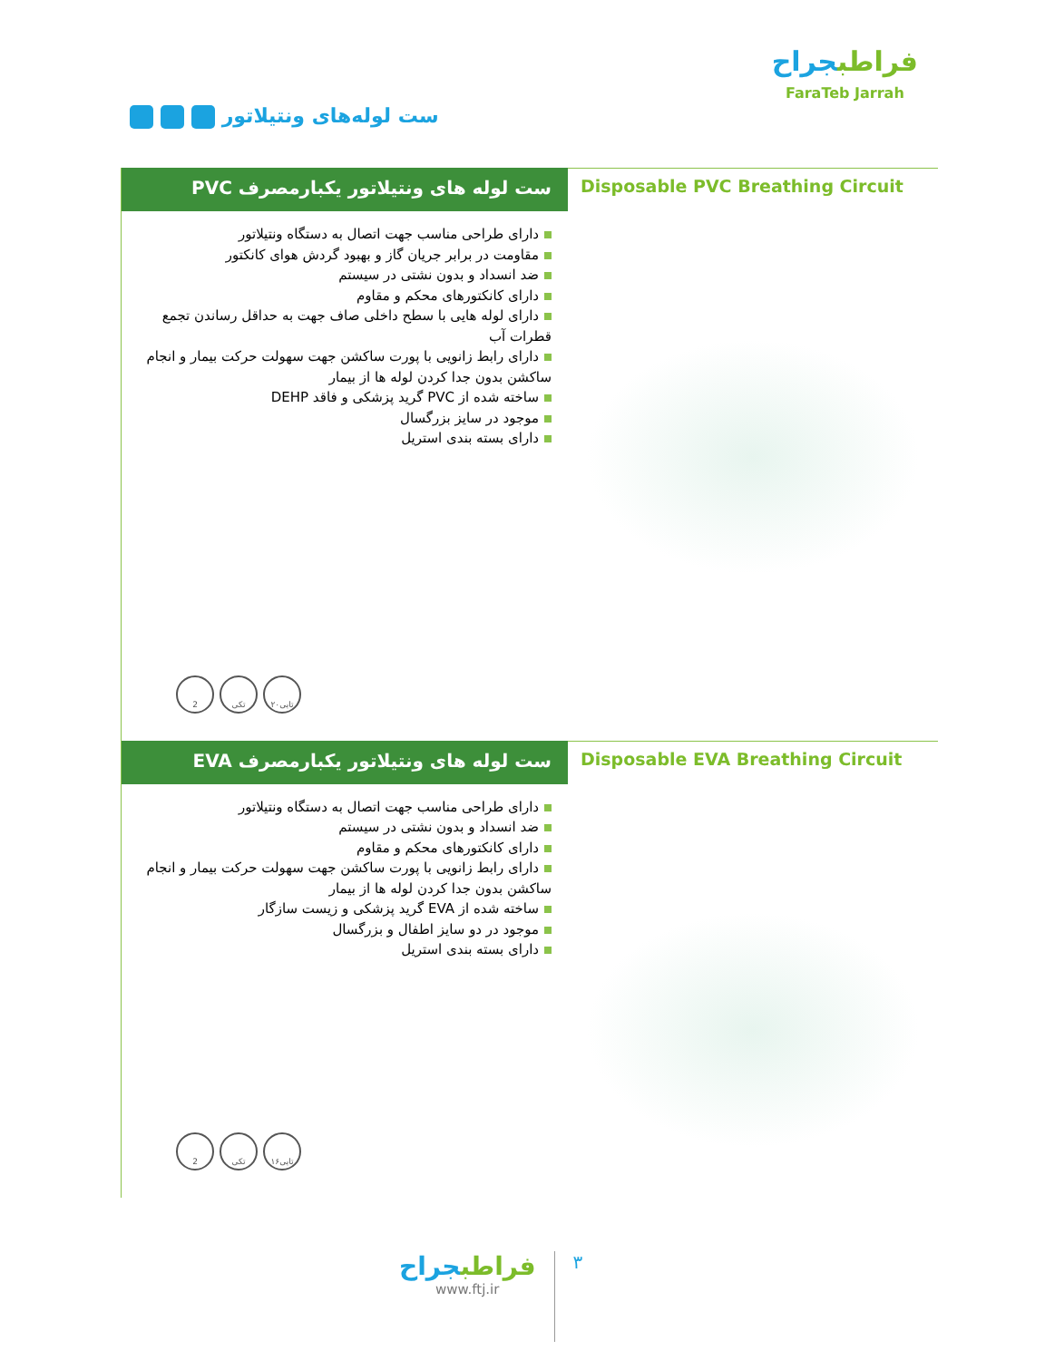ست لوله‌های ونتیلاتور
فراطبجراح
FaraTeb Jarrah
ست لوله های ونتیلاتور یکبارمصرف PVC
دارای طراحی مناسب جهت اتصال به دستگاه ونتیلاتور
مقاومت در برابر جریان گاز و بهبود گردش هوای کانکتور
ضد انسداد و بدون نشتی در سیستم
دارای کانکتورهای محکم و مقاوم
دارای لوله هایی با سطح داخلی صاف جهت به حداقل رساندن تجمع قطرات آب
دارای رابط زانویی با پورت ساکشن جهت سهولت حرکت بیمار و انجام ساکشن بدون جدا کردن لوله ها از بیمار
ساخته شده از PVC گرید پزشکی و فاقد DEHP
موجود در سایز بزرگسال
دارای بسته بندی استریل
2 تکی ۲۰تایی
Disposable PVC Breathing Circuit
ست لوله های ونتیلاتور یکبارمصرف EVA
دارای طراحی مناسب جهت اتصال به دستگاه ونتیلاتور
ضد انسداد و بدون نشتی در سیستم
دارای کانکتورهای محکم و مقاوم
دارای رابط زانویی با پورت ساکشن جهت سهولت حرکت بیمار و انجام ساکشن بدون جدا کردن لوله ها از بیمار
ساخته شده از EVA گرید پزشکی و زیست سازگار
موجود در دو سایز اطفال و بزرگسال
دارای بسته بندی استریل
2 تکی ۱۶تایی
Disposable EVA Breathing Circuit
۳
فراطبجراح
www.ftj.ir